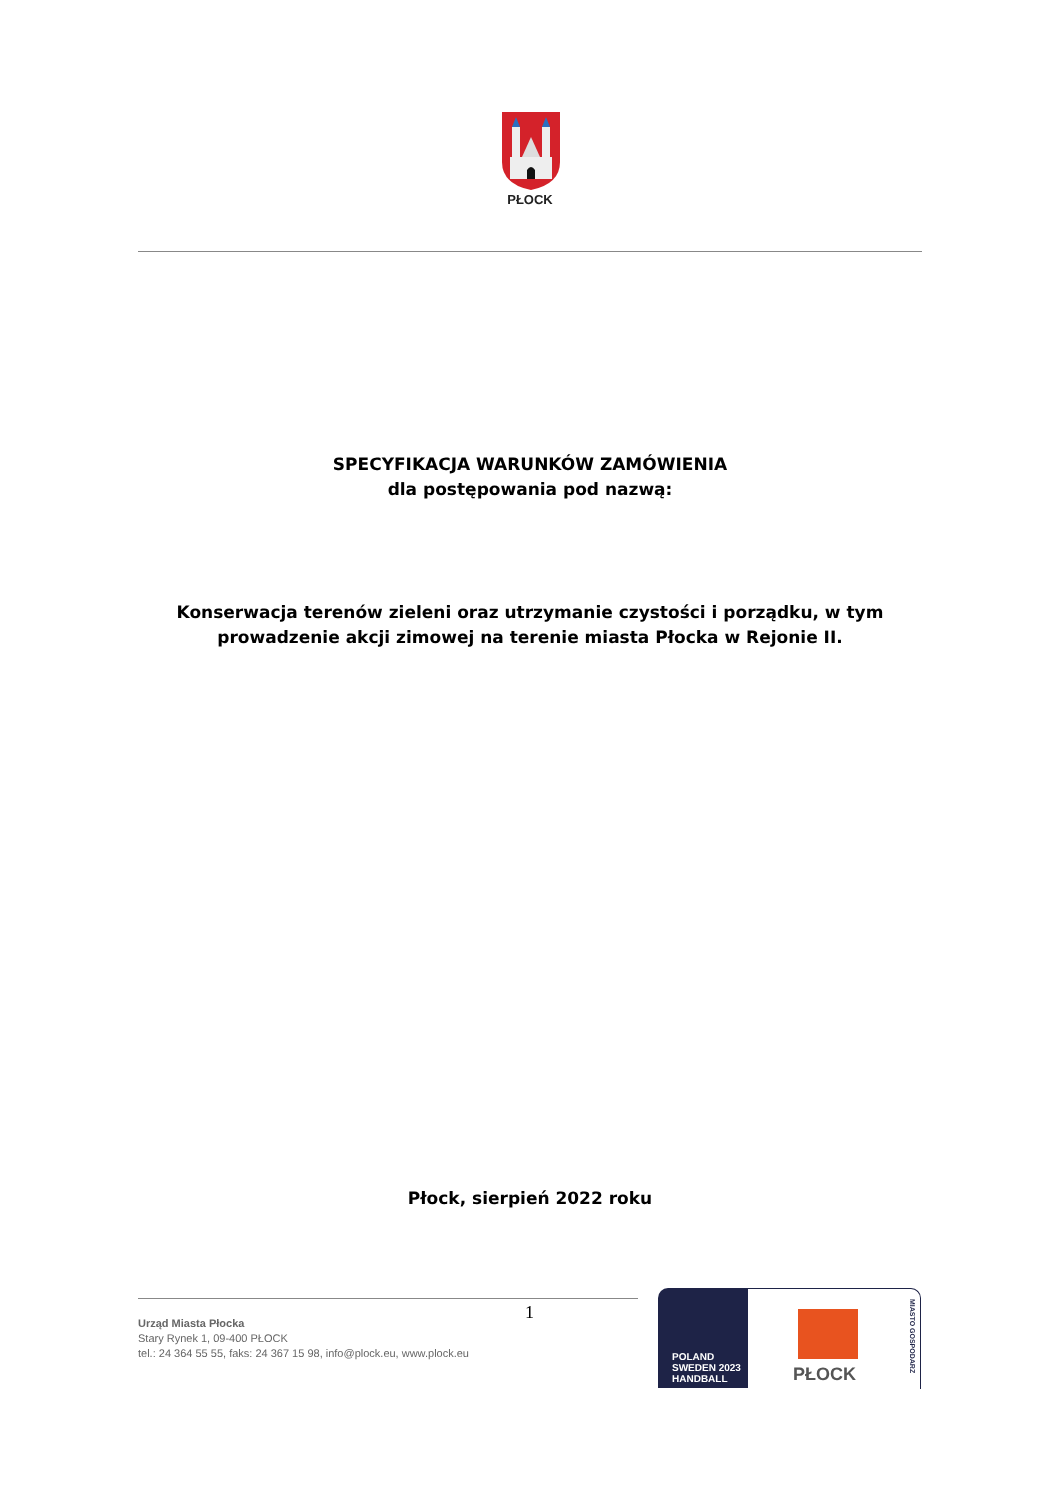PŁOCK
SPECYFIKACJA WARUNKÓW ZAMÓWIENIA
dla postępowania pod nazwą:
Konserwacja terenów zieleni oraz utrzymanie czystości i porządku, w tym prowadzenie akcji zimowej na terenie miasta Płocka w Rejonie II.
Płock, sierpień 2022 roku
1
Urząd Miasta Płocka
Stary Rynek 1, 09-400 PŁOCK
tel.: 24 364 55 55, faks: 24 367 15 98, info@plock.eu, www.plock.eu
POLAND SWEDEN 2023
HANDBALL
PŁOCK
MIASTO GOSPODARZ